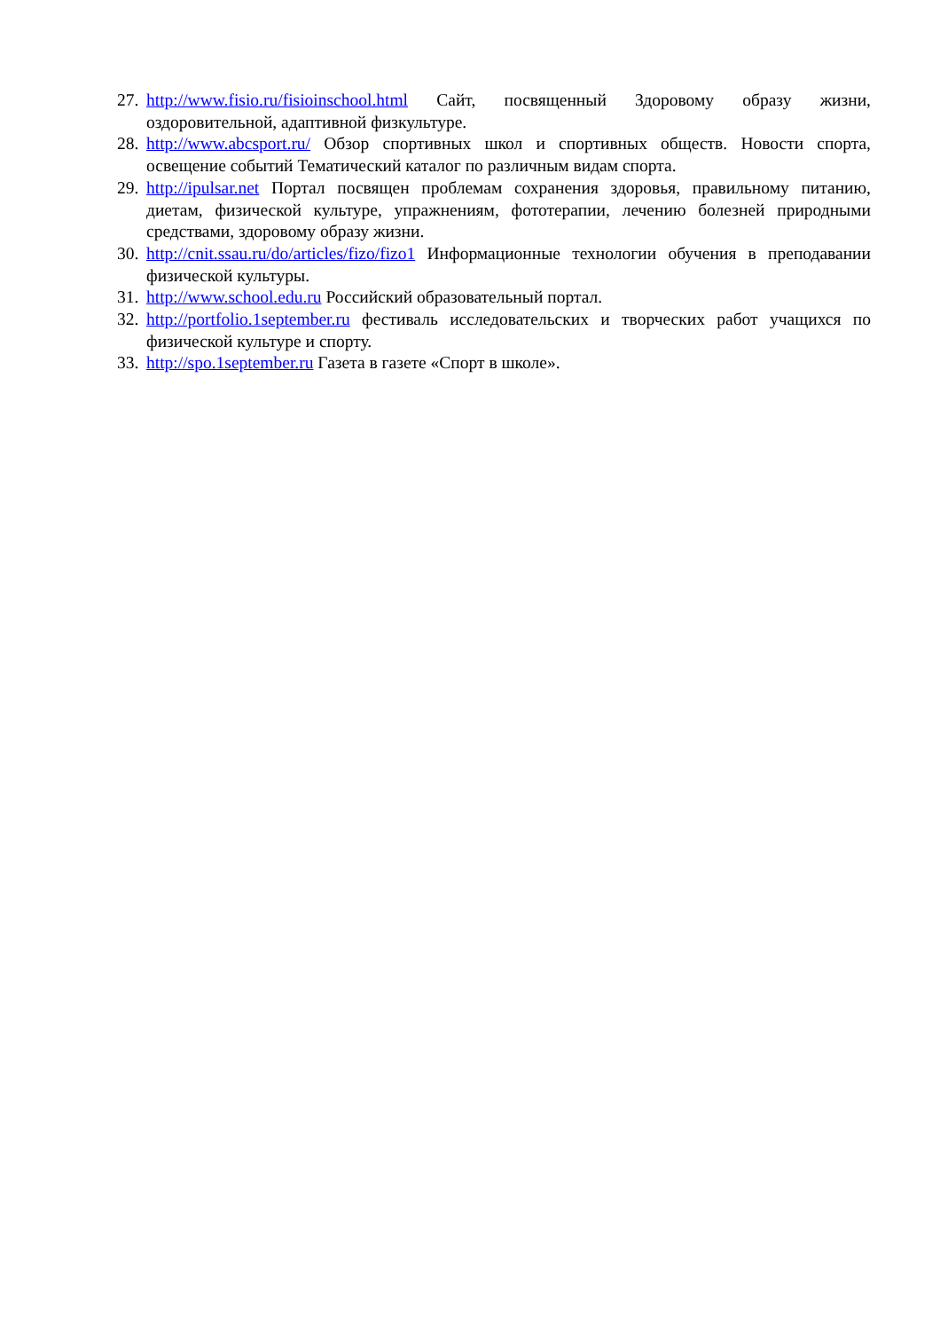27. http://www.fisio.ru/fisioinschool.html Сайт, посвященный Здоровому образу жизни, оздоровительной, адаптивной физкультуре.
28. http://www.abcsport.ru/ Обзор спортивных школ и спортивных обществ. Новости спорта, освещение событий Тематический каталог по различным видам спорта.
29. http://ipulsar.net Портал посвящен проблемам сохранения здоровья, правильному питанию, диетам, физической культуре, упражнениям, фототерапии, лечению болезней природными средствами, здоровому образу жизни.
30. http://cnit.ssau.ru/do/articles/fizo/fizo1 Информационные технологии обучения в преподавании физической культуры.
31. http://www.school.edu.ru Российский образовательный портал.
32. http://portfolio.1september.ru фестиваль исследовательских и творческих работ учащихся по физической культуре и спорту.
33. http://spo.1september.ru Газета в газете «Спорт в школе».